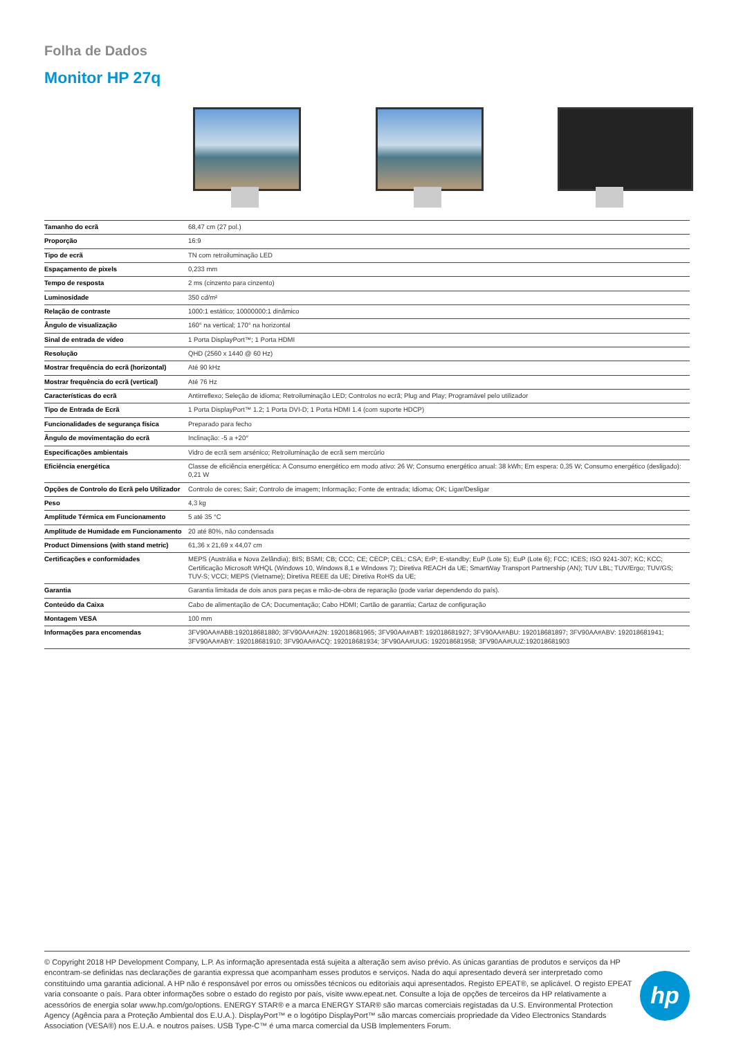Folha de Dados
Monitor HP 27q
| Tamanho do ecrã | 68,47 cm (27 pol.) |
| Proporção | 16:9 |
| Tipo de ecrã | TN com retroiluminação LED |
| Espaçamento de pixels | 0,233 mm |
| Tempo de resposta | 2 ms (cinzento para cinzento) |
| Luminosidade | 350 cd/m² |
| Relação de contraste | 1000:1 estático; 10000000:1 dinâmico |
| Ângulo de visualização | 160° na vertical; 170° na horizontal |
| Sinal de entrada de vídeo | 1 Porta DisplayPort™; 1 Porta HDMI |
| Resolução | QHD (2560 x 1440 @ 60 Hz) |
| Mostrar frequência do ecrã (horizontal) | Até 90 kHz |
| Mostrar frequência do ecrã (vertical) | Até 76 Hz |
| Características do ecrã | Antirreflexo; Seleção de idioma; Retroiluminação LED; Controlos no ecrã; Plug and Play; Programável pelo utilizador |
| Tipo de Entrada de Ecrã | 1 Porta DisplayPort™ 1.2; 1 Porta DVI-D; 1 Porta HDMI 1.4 (com suporte HDCP) |
| Funcionalidades de segurança física | Preparado para fecho |
| Ângulo de movimentação do ecrã | Inclinação: -5 a +20° |
| Especificações ambientais | Vidro de ecrã sem arsénico; Retroiluminação de ecrã sem mercúrio |
| Eficiência energética | Classe de eficiência energética: A Consumo energético em modo ativo: 26 W; Consumo energético anual: 38 kWh; Em espera: 0,35 W; Consumo energético (desligado): 0,21 W |
| Opções de Controlo do Ecrã pelo Utilizador | Controlo de cores; Sair; Controlo de imagem; Informação; Fonte de entrada; Idioma; OK; Ligar/Desligar |
| Peso | 4,3 kg |
| Amplitude Térmica em Funcionamento | 5 até 35 °C |
| Amplitude de Humidade em Funcionamento | 20 até 80%, não condensada |
| Product Dimensions (with stand metric) | 61,36 x 21,69 x 44,07 cm |
| Certificações e conformidades | MEPS (Austrália e Nova Zelândia); BIS; BSMI; CB; CCC; CE; CECP; CEL; CSA; ErP; E-standby; EuP (Lote 5); EuP (Lote 6); FCC; ICES; ISO 9241-307; KC; KCC; Certificação Microsoft WHQL (Windows 10, Windows 8,1 e Windows 7); Diretiva REACH da UE; SmartWay Transport Partnership (AN); TUV LBL; TUV/Ergo; TUV/GS; TUV-S; VCCI; MEPS (Vietname); Diretiva REEE da UE; Diretiva RoHS da UE; |
| Garantia | Garantia limitada de dois anos para peças e mão-de-obra de reparação (pode variar dependendo do país). |
| Conteúdo da Caixa | Cabo de alimentação de CA; Documentação; Cabo HDMI; Cartão de garantia; Cartaz de configuração |
| Montagem VESA | 100 mm |
| Informações para encomendas | 3FV90AA#ABB:192018681880; 3FV90AA#A2N: 192018681965; 3FV90AA#ABT: 192018681927; 3FV90AA#ABU: 192018681897; 3FV90AA#ABV: 192018681941; 3FV90AA#ABY: 192018681910; 3FV90AA#ACQ: 192018681934; 3FV90AA#UUG: 192018681958; 3FV90AA#UUZ:192018681903 |
© Copyright 2018 HP Development Company, L.P. As informação apresentada está sujeita a alteração sem aviso prévio. As únicas garantias de produtos e serviços da HP encontram-se definidas nas declarações de garantia expressa que acompanham esses produtos e serviços. Nada do aqui apresentado deverá ser interpretado como constituindo uma garantia adicional. A HP não é responsável por erros ou omissões técnicos ou editoriais aqui apresentados. Registo EPEAT®, se aplicável. O registo EPEAT varia consoante o país. Para obter informações sobre o estado do registo por país, visite www.epeat.net. Consulte a loja de opções de terceiros da HP relativamente a acessórios de energia solar www.hp.com/go/options. ENERGY STAR® e a marca ENERGY STAR® são marcas comerciais registadas da U.S. Environmental Protection Agency (Agência para a Proteção Ambiental dos E.U.A.). DisplayPort™ e o logótipo DisplayPort™ são marcas comerciais propriedade da Video Electronics Standards Association (VESA®) nos E.U.A. e noutros países. USB Type-C™ é uma marca comercial da USB Implementers Forum.
hp